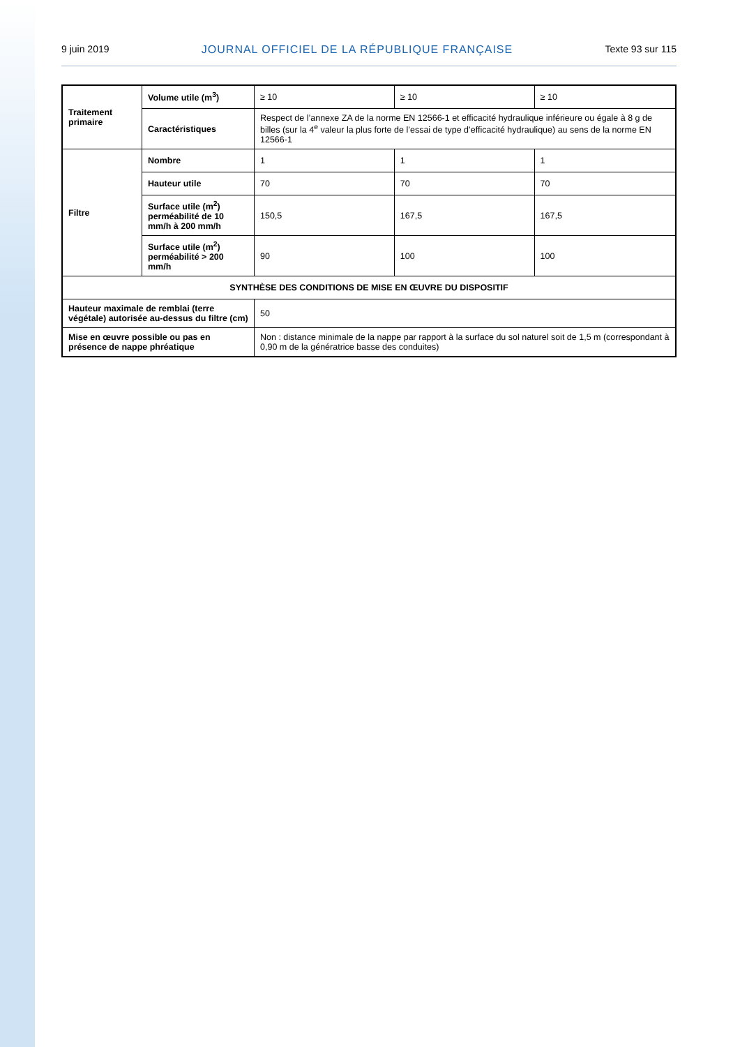9 juin 2019 JOURNAL OFFICIEL DE LA RÉPUBLIQUE FRANÇAISE Texte 93 sur 115
| Traitement primaire | Volume utile (m<sup>3</sup>) | ≥ 10 | ≥ 10 | ≥ 10 |
| | Caractéristiques | Respect de l’annexe ZA de la norme EN 12566-1 et efficacité hydraulique inférieure ou égale à 8 g de billes (sur la 4<sup>e</sup> valeur la plus forte de l’essai de type d’efficacité hydraulique) au sens de la norme EN 12566-1 | | |
| Filtre | Nombre | 1 | 1 | 1 |
| | Hauteur utile | 70 | 70 | 70 |
| | Surface utile (m<sup>2</sup>) perméabilité de 10 mm/h à 200 mm/h | 150,5 | 167,5 | 167,5 |
| | Surface utile (m<sup>2</sup>) perméabilité > 200 mm/h | 90 | 100 | 100 |
| SYNTHÈSE DES CONDITIONS DE MISE EN ŒUVRE DU DISPOSITIF | | | | |
| Hauteur maximale de remblai (terre végétale) autorisée au-dessus du filtre (cm) | | 50 | | |
| Mise en œuvre possible ou pas en présence de nappe phréatique | | Non : distance minimale de la nappe par rapport à la surface du sol naturel soit de 1,5 m (correspondant à 0,90 m de la génératrice basse des conduites) | | |